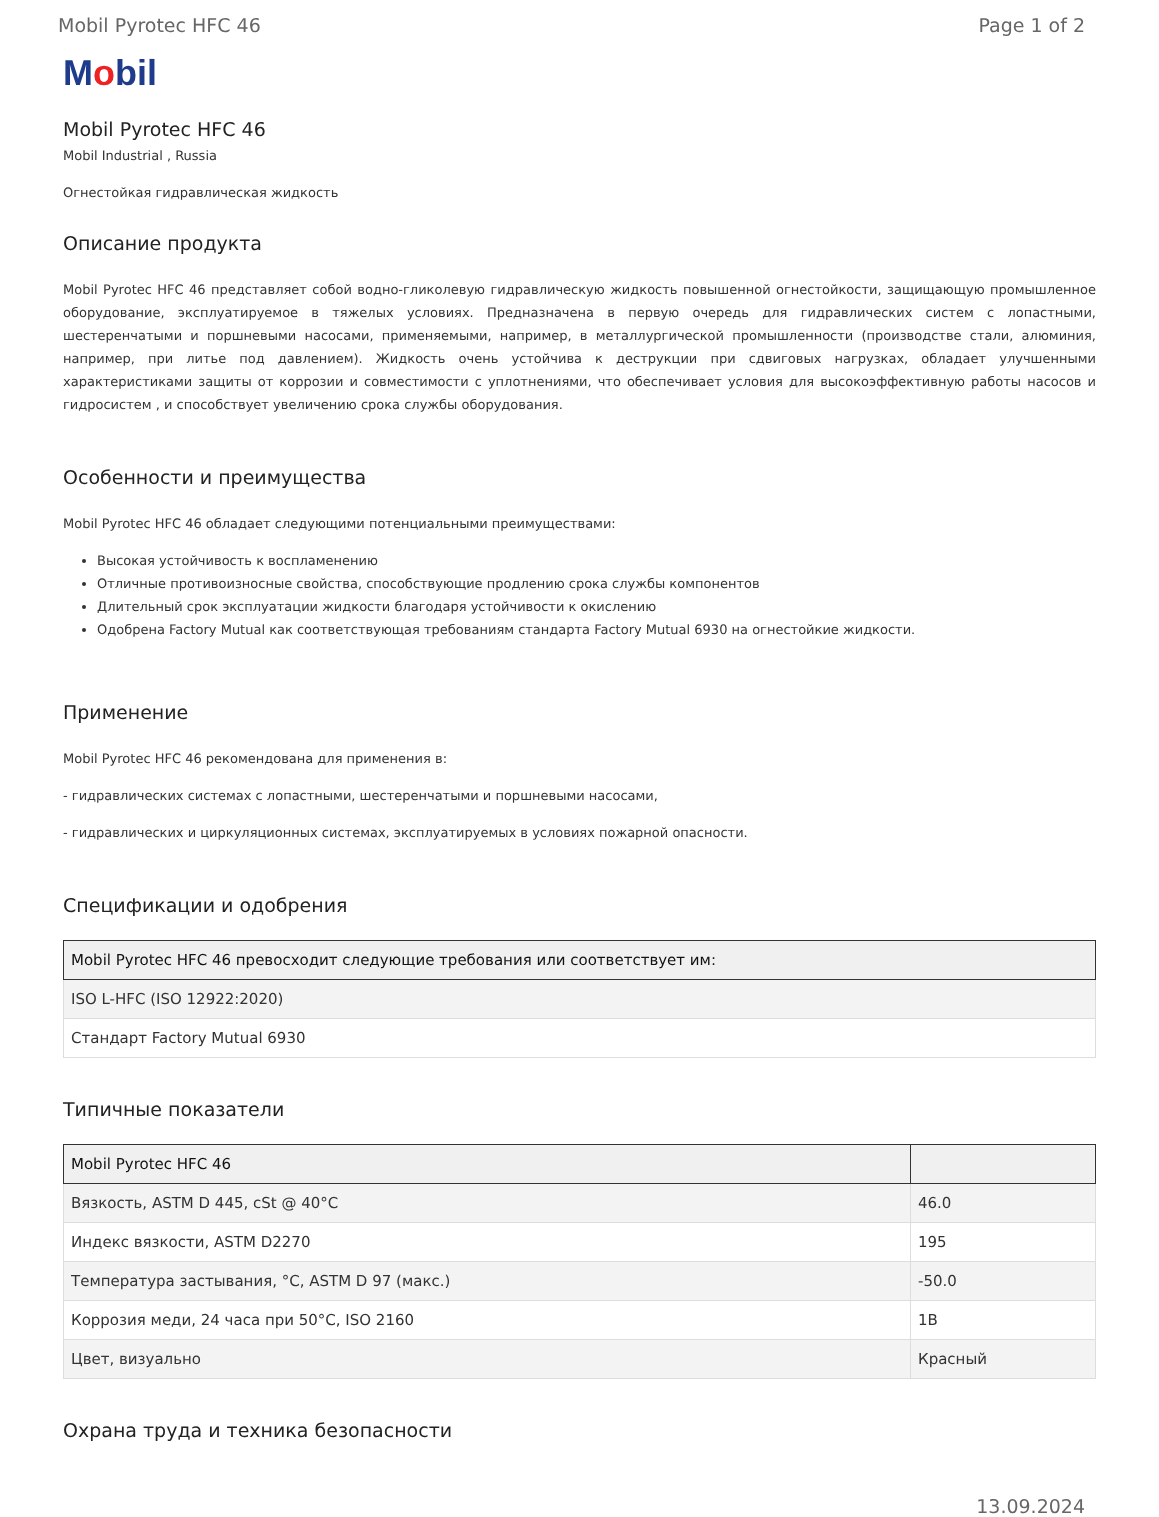Mobil Pyrotec HFC 46 Page 1 of 2
Mobil
Mobil Pyrotec HFC 46
Mobil Industrial , Russia
Огнестойкая гидравлическая жидкость
Описание продукта
Mobil Pyrotec HFC 46 представляет собой водно-гликолевую гидравлическую жидкость повышенной огнестойкости, защищающую промышленное оборудование, эксплуатируемое в тяжелых условиях. Предназначена в первую очередь для гидравлических систем с лопастными, шестеренчатыми и поршневыми насосами, применяемыми, например, в металлургической промышленности (производстве стали, алюминия, например, при литье под давлением). Жидкость очень устойчива к деструкции при сдвиговых нагрузках, обладает улучшенными характеристиками защиты от коррозии и совместимости с уплотнениями, что обеспечивает условия для высокоэффективную работы насосов и гидросистем , и способствует увеличению срока службы оборудования.
Особенности и преимущества
Mobil Pyrotec HFC 46 обладает следующими потенциальными преимуществами:
Высокая устойчивость к воспламенению
Отличные противоизносные свойства, способствующие продлению срока службы компонентов
Длительный срок эксплуатации жидкости благодаря устойчивости к окислению
Одобрена Factory Mutual как соответствующая требованиям стандарта Factory Mutual 6930 на огнестойкие жидкости.
Применение
Mobil Pyrotec HFC 46 рекомендована для применения в:
- гидравлических системах с лопастными, шестеренчатыми и поршневыми насосами,
- гидравлических и циркуляционных системах, эксплуатируемых в условиях пожарной опасности.
Спецификации и одобрения
| Mobil Pyrotec HFC 46 превосходит следующие требования или соответствует им: |
| --- |
| ISO L-HFC (ISO 12922:2020) |
| Стандарт Factory Mutual 6930 |
Типичные показатели
| Mobil Pyrotec HFC 46 | |
| --- | --- |
| Вязкость, ASTM D 445, cSt @ 40°C | 46.0 |
| Индекс вязкости, ASTM D2270 | 195 |
| Температура застывания, °C, ASTM D 97 (макс.) | -50.0 |
| Коррозия меди, 24 часа при 50°C, ISO 2160 | 1B |
| Цвет, визуально | Красный |
Охрана труда и техника безопасности
13.09.2024